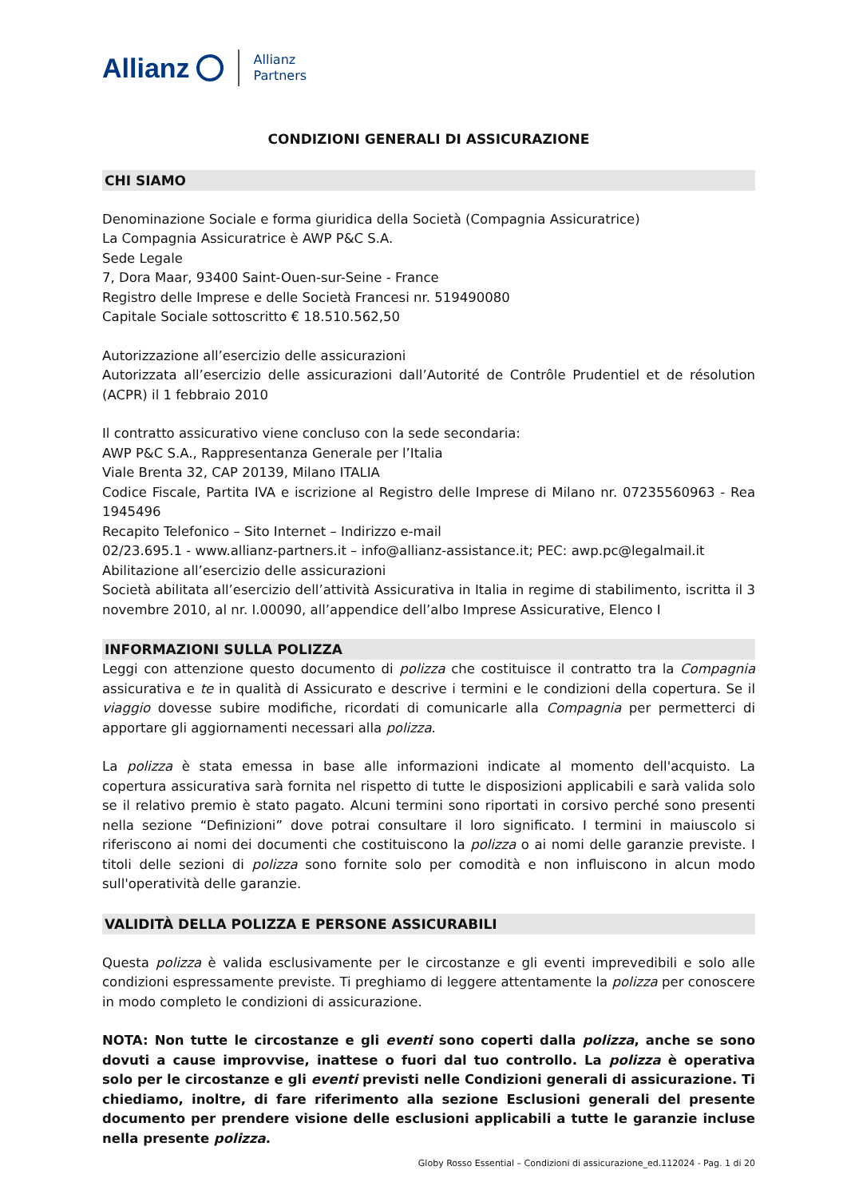Allianz Allianz
Partners
CONDIZIONI GENERALI DI ASSICURAZIONE
CHI SIAMO
Denominazione Sociale e forma giuridica della Società (Compagnia Assicuratrice)
La Compagnia Assicuratrice è AWP P&C S.A.
Sede Legale
7, Dora Maar, 93400 Saint-Ouen-sur-Seine - France
Registro delle Imprese e delle Società Francesi nr. 519490080
Capitale Sociale sottoscritto € 18.510.562,50
Autorizzazione all’esercizio delle assicurazioni
Autorizzata all’esercizio delle assicurazioni dall’Autorité de Contrôle Prudentiel et de résolution (ACPR) il 1 febbraio 2010
Il contratto assicurativo viene concluso con la sede secondaria:
AWP P&C S.A., Rappresentanza Generale per l’Italia
Viale Brenta 32, CAP 20139, Milano ITALIA
Codice Fiscale, Partita IVA e iscrizione al Registro delle Imprese di Milano nr. 07235560963 - Rea 1945496
Recapito Telefonico – Sito Internet – Indirizzo e-mail
02/23.695.1 - www.allianz-partners.it – info@allianz-assistance.it; PEC: awp.pc@legalmail.it
Abilitazione all’esercizio delle assicurazioni
Società abilitata all’esercizio dell’attività Assicurativa in Italia in regime di stabilimento, iscritta il 3 novembre 2010, al nr. I.00090, all’appendice dell’albo Imprese Assicurative, Elenco I
INFORMAZIONI SULLA POLIZZA
Leggi con attenzione questo documento di polizza che costituisce il contratto tra la Compagnia assicurativa e te in qualità di Assicurato e descrive i termini e le condizioni della copertura. Se il viaggio dovesse subire modifiche, ricordati di comunicarle alla Compagnia per permetterci di apportare gli aggiornamenti necessari alla polizza.
La polizza è stata emessa in base alle informazioni indicate al momento dell'acquisto. La copertura assicurativa sarà fornita nel rispetto di tutte le disposizioni applicabili e sarà valida solo se il relativo premio è stato pagato. Alcuni termini sono riportati in corsivo perché sono presenti nella sezione “Definizioni” dove potrai consultare il loro significato. I termini in maiuscolo si riferiscono ai nomi dei documenti che costituiscono la polizza o ai nomi delle garanzie previste. I titoli delle sezioni di polizza sono fornite solo per comodità e non influiscono in alcun modo sull'operatività delle garanzie.
VALIDITÀ DELLA POLIZZA E PERSONE ASSICURABILI
Questa polizza è valida esclusivamente per le circostanze e gli eventi imprevedibili e solo alle condizioni espressamente previste. Ti preghiamo di leggere attentamente la polizza per conoscere in modo completo le condizioni di assicurazione.
NOTA: Non tutte le circostanze e gli eventi sono coperti dalla polizza, anche se sono dovuti a cause improvvise, inattese o fuori dal tuo controllo. La polizza è operativa solo per le circostanze e gli eventi previsti nelle Condizioni generali di assicurazione. Ti chiediamo, inoltre, di fare riferimento alla sezione Esclusioni generali del presente documento per prendere visione delle esclusioni applicabili a tutte le garanzie incluse nella presente polizza.
Globy Rosso Essential – Condizioni di assicurazione_ed.112024 - Pag. 1 di 20